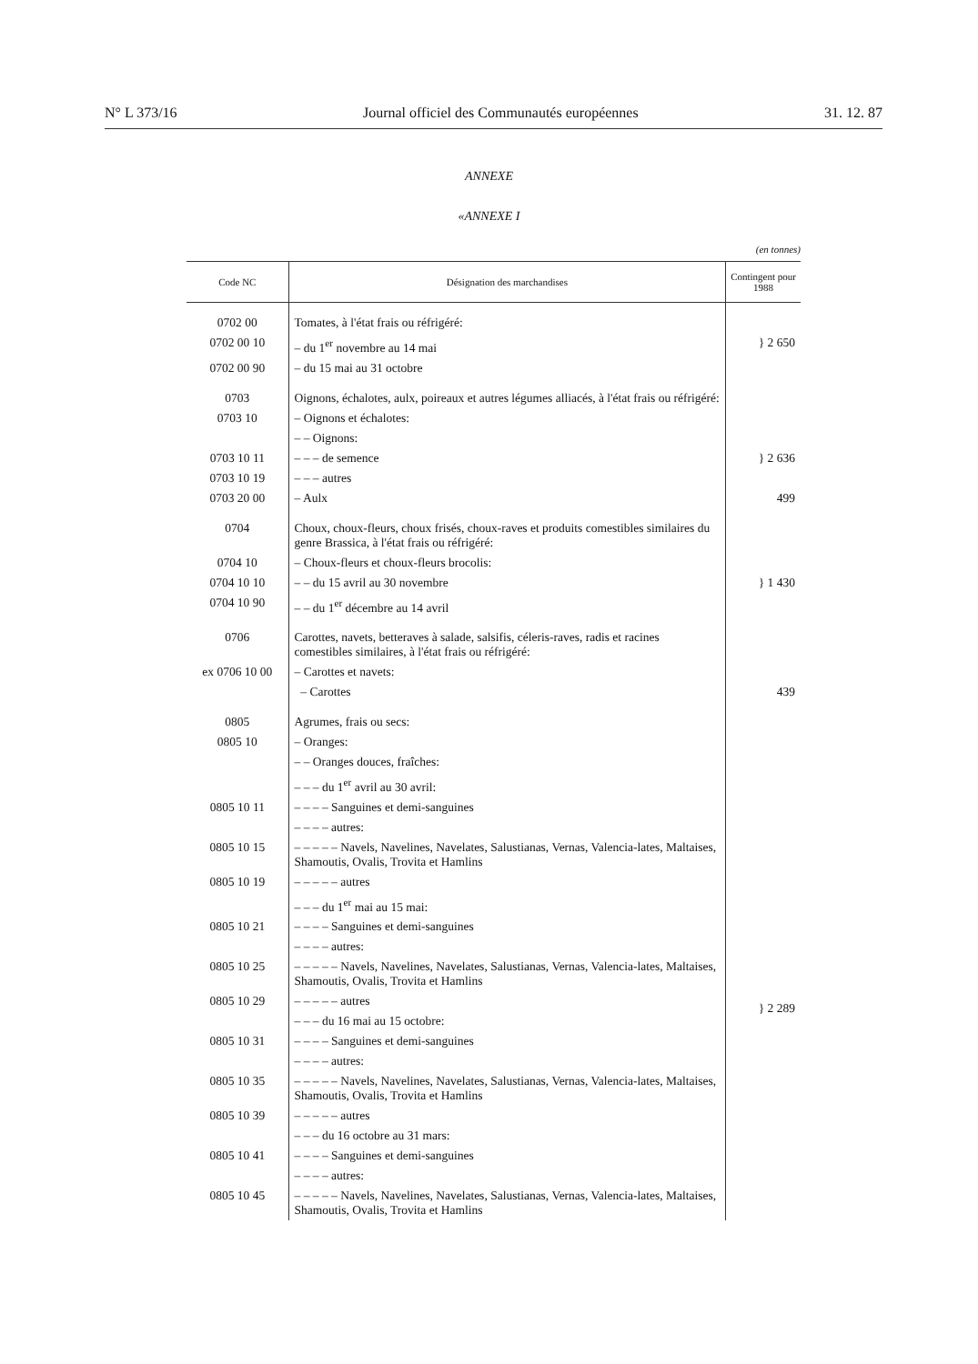N° L 373/16 Journal officiel des Communautés européennes 31. 12. 87
ANNEXE
«ANNEXE I
(en tonnes)
| Code NC | Désignation des marchandises | Contingent pour 1988 |
| --- | --- | --- |
| 0702 00 | Tomates, à l'état frais ou réfrigéré: | |
| 0702 00 10 | – du 1<sup>er</sup> novembre au 14 mai | } 2 650 |
| 0702 00 90 | – du 15 mai au 31 octobre | |
| 0703 | Oignons, échalotes, aulx, poireaux et autres légumes alliacés, à l'état frais ou réfrigéré: | |
| 0703 10 | – Oignons et échalotes: | |
| | – – Oignons: | |
| 0703 10 11 | – – – de semence | } 2 636 |
| 0703 10 19 | – – – autres | |
| 0703 20 00 | – Aulx | 499 |
| 0704 | Choux, choux-fleurs, choux frisés, choux-raves et produits comestibles similaires du genre Brassica, à l'état frais ou réfrigéré: | |
| 0704 10 | – Choux-fleurs et choux-fleurs brocolis: | |
| 0704 10 10 | – – du 15 avril au 30 novembre | } 1 430 |
| 0704 10 90 | – – du 1<sup>er</sup> décembre au 14 avril | |
| 0706 | Carottes, navets, betteraves à salade, salsifis, céleris-raves, radis et racines comestibles similaires, à l'état frais ou réfrigéré: | |
| ex 0706 10 00 | – Carottes et navets: | |
| | – Carottes | 439 |
| 0805 | Agrumes, frais ou secs: | |
| 0805 10 | – Oranges: | |
| | – – Oranges douces, fraîches: | |
| | – – – du 1<sup>er</sup> avril au 30 avril: | |
| 0805 10 11 | – – – – Sanguines et demi-sanguines | } 2 289 |
| | – – – – autres: | |
| 0805 10 15 | – – – – – Navels, Navelines, Navelates, Salustianas, Vernas, Valencia-lates, Maltaises, Shamoutis, Ovalis, Trovita et Hamlins | |
| 0805 10 19 | – – – – – autres | |
| | – – – du 1<sup>er</sup> mai au 15 mai: | |
| 0805 10 21 | – – – – Sanguines et demi-sanguines | |
| | – – – – autres: | |
| 0805 10 25 | – – – – – Navels, Navelines, Navelates, Salustianas, Vernas, Valencia-lates, Maltaises, Shamoutis, Ovalis, Trovita et Hamlins | |
| 0805 10 29 | – – – – – autres | |
| | – – – du 16 mai au 15 octobre: | |
| 0805 10 31 | – – – – Sanguines et demi-sanguines | |
| | – – – – autres: | |
| 0805 10 35 | – – – – – Navels, Navelines, Navelates, Salustianas, Vernas, Valencia-lates, Maltaises, Shamoutis, Ovalis, Trovita et Hamlins | |
| 0805 10 39 | – – – – – autres | |
| | – – – du 16 octobre au 31 mars: | |
| 0805 10 41 | – – – – Sanguines et demi-sanguines | |
| | – – – – autres: | |
| 0805 10 45 | – – – – – Navels, Navelines, Navelates, Salustianas, Vernas, Valencia-lates, Maltaises, Shamoutis, Ovalis, Trovita et Hamlins | |